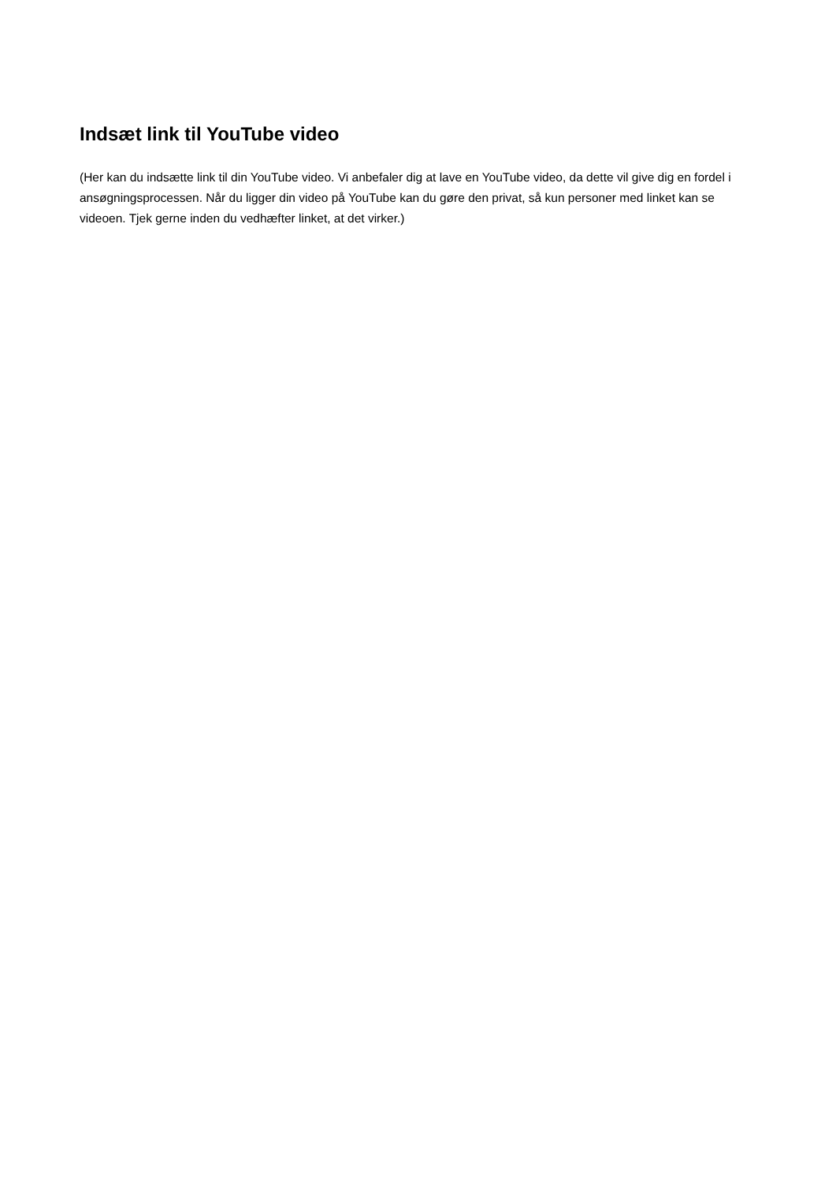Indsæt link til YouTube video
(Her kan du indsætte link til din YouTube video. Vi anbefaler dig at lave en YouTube video, da dette vil give dig en fordel i ansøgningsprocessen. Når du ligger din video på YouTube kan du gøre den privat, så kun personer med linket kan se videoen. Tjek gerne inden du vedhæfter linket, at det virker.)